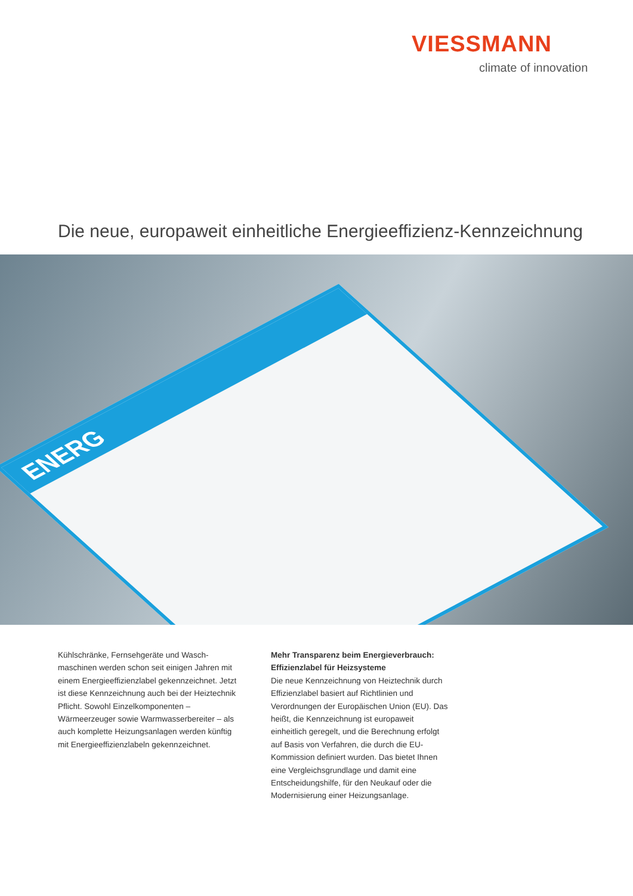VIESSMANN
climate of innovation
Die neue, europaweit einheitliche Energieeffizienz-Kennzeichnung
ENERG
Kühlschränke, Fernsehgeräte und Wasch­maschinen werden schon seit einigen Jahren mit einem Energieeffizienzlabel gekenn­zeichnet. Jetzt ist diese Kennzeichnung auch bei der Heiztechnik Pflicht. Sowohl Einzelkomponenten – Wärmeerzeuger sowie Warmwasserbereiter – als auch komplette Heizungsanlagen werden künftig mit Energie­effizienzlabeln gekennzeichnet.
Mehr Transparenz beim Energieverbrauch:
Effizienzlabel für Heizsysteme
Die neue Kennzeichnung von Heiztechnik durch Effizienzlabel basiert auf Richtlinien und Verordnungen der Europäischen Union (EU). Das heißt, die Kennzeichnung ist europaweit einheitlich geregelt, und die Berechnung erfolgt auf Basis von Verfahren, die durch die EU-Kommission definiert wurden. Das bietet Ihnen eine Vergleichsgrundlage und damit eine Entscheidungshilfe, für den Neukauf oder die Modernisierung einer Heizungsanlage.